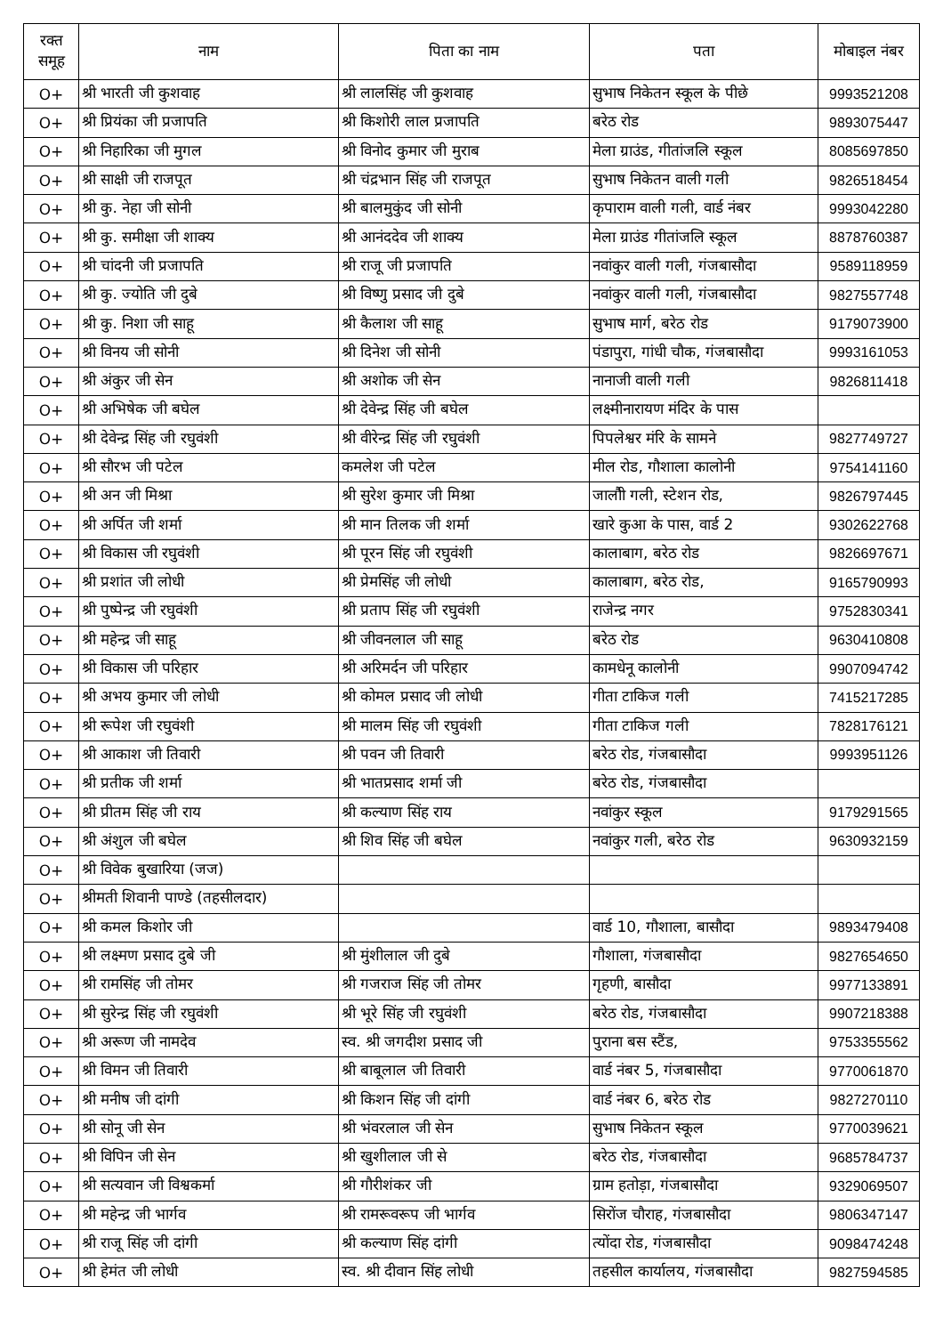| रक्त समूह | नाम | पिता का नाम | पता | मोबाइल नंबर |
| --- | --- | --- | --- | --- |
| O+ | श्री भारती जी कुशवाह | श्री लालसिंह जी कुशवाह | सुभाष निकेतन स्कूल के पीछे | 9993521208 |
| O+ | श्री प्रियंका जी प्रजापति | श्री किशोरी लाल प्रजापति | बरेठ रोड | 9893075447 |
| O+ | श्री निहारिका जी मुगल | श्री विनोद कुमार जी मुराब | मेला ग्राउंड, गीतांजलि स्कूल | 8085697850 |
| O+ | श्री साक्षी जी राजपूत | श्री चंद्रभान सिंह जी राजपूत | सुभाष निकेतन वाली गली | 9826518454 |
| O+ | श्री कु. नेहा जी सोनी | श्री बालमुकुंद जी सोनी | कृपाराम वाली गली, वार्ड नंबर | 9993042280 |
| O+ | श्री कु. समीक्षा जी शाक्य | श्री आनंददेव जी शाक्य | मेला ग्राउंड गीतांजलि स्कूल | 8878760387 |
| O+ | श्री चांदनी जी प्रजापति | श्री राजू जी प्रजापति | नवांकुर वाली गली, गंजबासौदा | 9589118959 |
| O+ | श्री कु. ज्योति जी दुबे | श्री विष्णु प्रसाद जी दुबे | नवांकुर वाली गली, गंजबासौदा | 9827557748 |
| O+ | श्री कु. निशा जी साहू | श्री कैलाश जी साहू | सुभाष मार्ग, बरेठ रोड | 9179073900 |
| O+ | श्री विनय जी सोनी | श्री दिनेश जी सोनी | पंडापुरा, गांधी चौक, गंजबासौदा | 9993161053 |
| O+ | श्री अंकुर जी सेन | श्री अशोक जी सेन | नानाजी वाली गली | 9826811418 |
| O+ | श्री अभिषेक जी बघेल | श्री देवेन्द्र सिंह जी बघेल | लक्ष्मीनारायण मंदिर के पास | |
| O+ | श्री देवेन्द्र सिंह जी रघुवंशी | श्री वीरेन्द्र सिंह जी रघुवंशी | पिपलेश्वर मंरि के सामने | 9827749727 |
| O+ | श्री सौरभ जी पटेल | कमलेश जी पटेल | मील रोड, गौशाला कालोनी | 9754141160 |
| O+ | श्री अन जी मिश्रा | श्री सुरेश कुमार जी मिश्रा | जालौी गली, स्टेशन रोड, | 9826797445 |
| O+ | श्री अर्पित जी शर्मा | श्री मान तिलक जी शर्मा | खारे कुआ के पास, वार्ड 2 | 9302622768 |
| O+ | श्री विकास जी रघुवंशी | श्री पूरन सिंह जी रघुवंशी | कालाबाग, बरेठ रोड | 9826697671 |
| O+ | श्री प्रशांत जी लोधी | श्री प्रेमसिंह जी लोधी | कालाबाग, बरेठ रोड, | 9165790993 |
| O+ | श्री पुष्पेन्द्र जी रघुवंशी | श्री प्रताप सिंह जी रघुवंशी | राजेन्द्र नगर | 9752830341 |
| O+ | श्री महेन्द्र जी साहू | श्री जीवनलाल जी साहू | बरेठ रोड | 9630410808 |
| O+ | श्री विकास जी परिहार | श्री अरिमर्दन जी परिहार | कामधेनू कालोनी | 9907094742 |
| O+ | श्री अभय कुमार जी लोधी | श्री कोमल प्रसाद जी लोधी | गीता टाकिज गली | 7415217285 |
| O+ | श्री रूपेश जी रघुवंशी | श्री मालम सिंह जी रघुवंशी | गीता टाकिज गली | 7828176121 |
| O+ | श्री आकाश जी तिवारी | श्री पवन जी तिवारी | बरेठ रोड, गंजबासौदा | 9993951126 |
| O+ | श्री प्रतीक जी शर्मा | श्री भातप्रसाद शर्मा जी | बरेठ रोड, गंजबासौदा | |
| O+ | श्री प्रीतम सिंह जी राय | श्री कल्याण सिंह राय | नवांकुर स्कूल | 9179291565 |
| O+ | श्री अंशुल जी बघेल | श्री शिव सिंह जी बघेल | नवांकुर गली, बरेठ रोड | 9630932159 |
| O+ | श्री विवेक बुखारिया (जज) | | | |
| O+ | श्रीमती शिवानी पाण्डे (तहसीलदार) | | | |
| O+ | श्री कमल किशोर जी | | वार्ड 10, गौशाला, बासौदा | 9893479408 |
| O+ | श्री लक्ष्मण प्रसाद दुबे जी | श्री मुंशीलाल जी दुबे | गौशाला, गंजबासौदा | 9827654650 |
| O+ | श्री रामसिंह जी तोमर | श्री गजराज सिंह जी तोमर | गृहणी, बासौदा | 9977133891 |
| O+ | श्री सुरेन्द्र सिंह जी रघुवंशी | श्री भूरे सिंह जी रघुवंशी | बरेठ रोड, गंजबासौदा | 9907218388 |
| O+ | श्री अरूण जी नामदेव | स्व. श्री जगदीश प्रसाद जी | पुराना बस स्टैंड, | 9753355562 |
| O+ | श्री विमन जी तिवारी | श्री बाबूलाल जी तिवारी | वार्ड नंबर 5, गंजबासौदा | 9770061870 |
| O+ | श्री मनीष जी दांगी | श्री किशन सिंह जी दांगी | वार्ड नंबर 6, बरेठ रोड | 9827270110 |
| O+ | श्री सोनू जी सेन | श्री भंवरलाल जी सेन | सुभाष निकेतन स्कूल | 9770039621 |
| O+ | श्री विपिन जी सेन | श्री खुशीलाल जी से | बरेठ रोड, गंजबासौदा | 9685784737 |
| O+ | श्री सत्यवान जी विश्वकर्मा | श्री गौरीशंकर जी | ग्राम हतोड़ा, गंजबासौदा | 9329069507 |
| O+ | श्री महेन्द्र जी भार्गव | श्री रामरूवरूप जी भार्गव | सिरोंज चौराह, गंजबासौदा | 9806347147 |
| O+ | श्री राजू सिंह जी दांगी | श्री कल्याण सिंह दांगी | त्योंदा रोड, गंजबासौदा | 9098474248 |
| O+ | श्री हेमंत जी लोधी | स्व. श्री दीवान सिंह लोधी | तहसील कार्यालय, गंजबासौदा | 9827594585 |